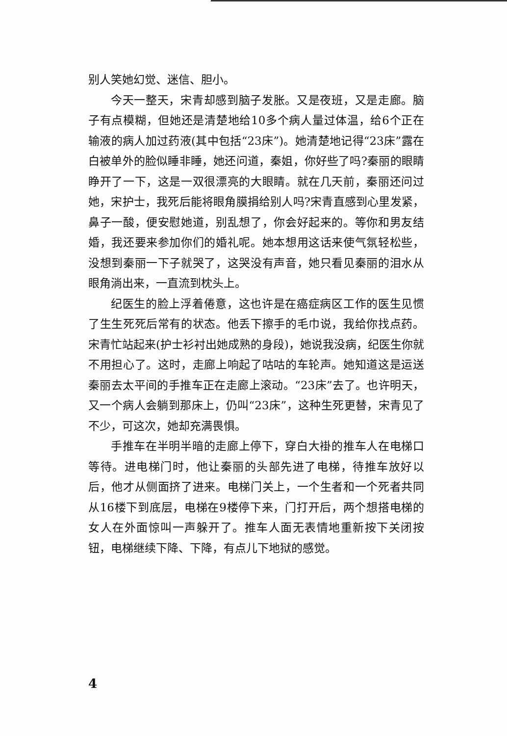别人笑她幻觉、迷信、胆小。
今天一整天，宋青却感到脑子发胀。又是夜班，又是走廊。脑子有点模糊，但她还是清楚地给10多个病人量过体温，给6个正在输液的病人加过药液(其中包括“23床”)。她清楚地记得“23床”露在白被单外的脸似睡非睡，她还问道，秦姐，你好些了吗?秦丽的眼睛睁开了一下，这是一双很漂亮的大眼睛。就在几天前，秦丽还问过她，宋护士，我死后能将眼角膜捐给别人吗?宋青直感到心里发紧，鼻子一酸，便安慰她道，别乱想了，你会好起来的。等你和男友结婚，我还要来参加你们的婚礼呢。她本想用这话来使气氛轻松些，没想到秦丽一下子就哭了，这哭没有声音，她只看见秦丽的泪水从眼角淌出来，一直流到枕头上。
纪医生的脸上浮着倦意，这也许是在癌症病区工作的医生见惯了生生死死后常有的状态。他丢下擦手的毛巾说，我给你找点药。宋青忙站起来(护士衫衬出她成熟的身段)，她说我没病，纪医生你就不用担心了。这时，走廊上响起了咕咕的车轮声。她知道这是运送秦丽去太平间的手推车正在走廊上滚动。“23床”去了。也许明天，又一个病人会躺到那床上，仍叫“23床”，这种生死更替，宋青见了不少，可这次，她却充满畏惧。
手推车在半明半暗的走廊上停下，穿白大褂的推车人在电梯口等待。进电梯门时，他让秦丽的头部先进了电梯，待推车放好以后，他才从侧面挤了进来。电梯门关上，一个生者和一个死者共同从16楼下到底层，电梯在9楼停下来，门打开后，两个想搭电梯的女人在外面惊叫一声躲开了。推车人面无表情地重新按下关闭按钮，电梯继续下降、下降，有点儿下地狱的感觉。
4